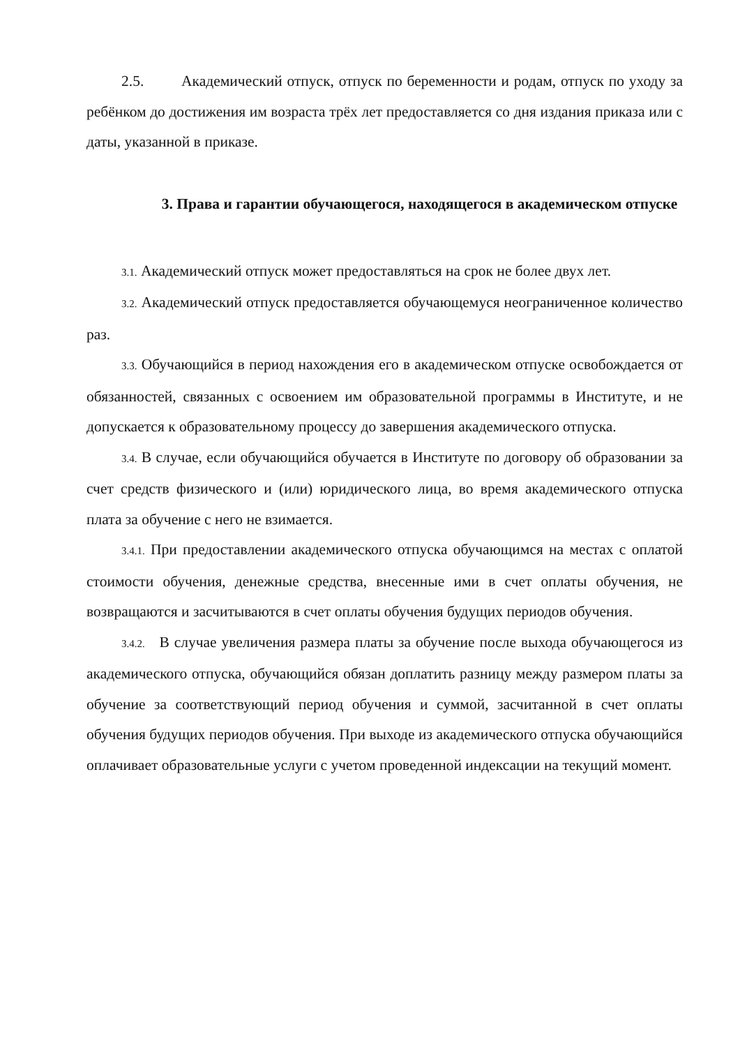2.5. Академический отпуск, отпуск по беременности и родам, отпуск по уходу за ребёнком до достижения им возраста трёх лет предоставляется со дня издания приказа или с даты, указанной в приказе.
3. Права и гарантии обучающегося, находящегося в академическом отпуске
3.1. Академический отпуск может предоставляться на срок не более двух лет.
3.2. Академический отпуск предоставляется обучающемуся неограниченное количество раз.
3.3. Обучающийся в период нахождения его в академическом отпуске освобождается от обязанностей, связанных с освоением им образовательной программы в Институте, и не допускается к образовательному процессу до завершения академического отпуска.
3.4. В случае, если обучающийся обучается в Институте по договору об образовании за счет средств физического и (или) юридического лица, во время академического отпуска плата за обучение с него не взимается.
3.4.1. При предоставлении академического отпуска обучающимся на местах с оплатой стоимости обучения, денежные средства, внесенные ими в счет оплаты обучения, не возвращаются и засчитываются в счет оплаты обучения будущих периодов обучения.
3.4.2. В случае увеличения размера платы за обучение после выхода обучающегося из академического отпуска, обучающийся обязан доплатить разницу между размером платы за обучение за соответствующий период обучения и суммой, засчитанной в счет оплаты обучения будущих периодов обучения. При выходе из академического отпуска обучающийся оплачивает образовательные услуги с учетом проведенной индексации на текущий момент.